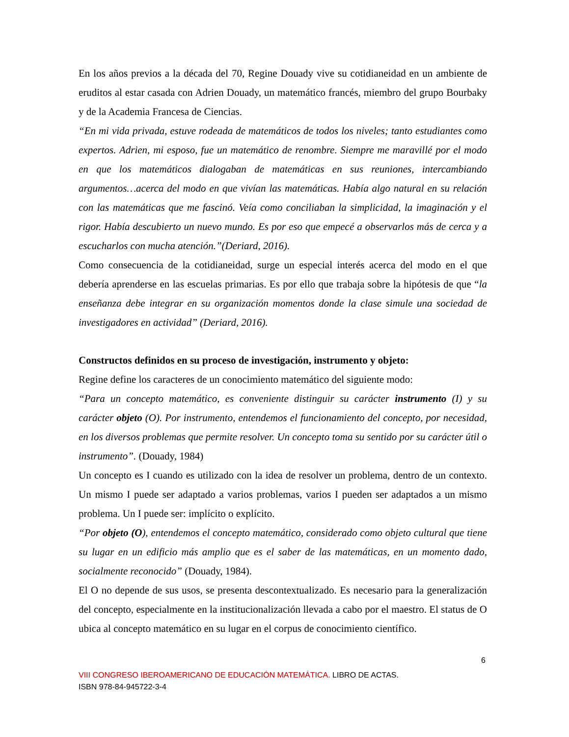En los años previos a la década del 70, Regine Douady vive su cotidianeidad en un ambiente de eruditos al estar casada con Adrien Douady, un matemático francés, miembro del grupo Bourbaky y de la Academia Francesa de Ciencias.
“En mi vida privada, estuve rodeada de matemáticos de todos los niveles; tanto estudiantes como expertos. Adrien, mi esposo, fue un matemático de renombre. Siempre me maravillé por el modo en que los matemáticos dialogaban de matemáticas en sus reuniones, intercambiando argumentos…acerca del modo en que vivían las matemáticas. Había algo natural en su relación con las matemáticas que me fascinó. Veía como conciliaban la simplicidad, la imaginación y el rigor. Había descubierto un nuevo mundo. Es por eso que empecé a observarlos más de cerca y a escucharlos con mucha atención.”(Deriard, 2016).
Como consecuencia de la cotidianeidad, surge un especial interés acerca del modo en el que debería aprenderse en las escuelas primarias. Es por ello que trabaja sobre la hipótesis de que “la enseñanza debe integrar en su organización momentos donde la clase simule una sociedad de investigadores en actividad” (Deriard, 2016).
Constructos definidos en su proceso de investigación, instrumento y objeto:
Regine define los caracteres de un conocimiento matemático del siguiente modo:
“Para un concepto matemático, es conveniente distinguir su carácter instrumento (I) y su carácter objeto (O). Por instrumento, entendemos el funcionamiento del concepto, por necesidad, en los diversos problemas que permite resolver. Un concepto toma su sentido por su carácter útil o instrumento”. (Douady, 1984)
Un concepto es I cuando es utilizado con la idea de resolver un problema, dentro de un contexto. Un mismo I puede ser adaptado a varios problemas, varios I pueden ser adaptados a un mismo problema. Un I puede ser: implícito o explícito.
“Por objeto (O), entendemos el concepto matemático, considerado como objeto cultural que tiene su lugar en un edificio más amplio que es el saber de las matemáticas, en un momento dado, socialmente reconocido” (Douady, 1984).
El O no depende de sus usos, se presenta descontextualizado. Es necesario para la generalización del concepto, especialmente en la institucionalización llevada a cabo por el maestro. El status de O ubica al concepto matemático en su lugar en el corpus de conocimiento científico.
6
VIII CONGRESO IBEROAMERICANO DE EDUCACIÓN MATEMÁTICA. LIBRO DE ACTAS.
ISBN 978-84-945722-3-4